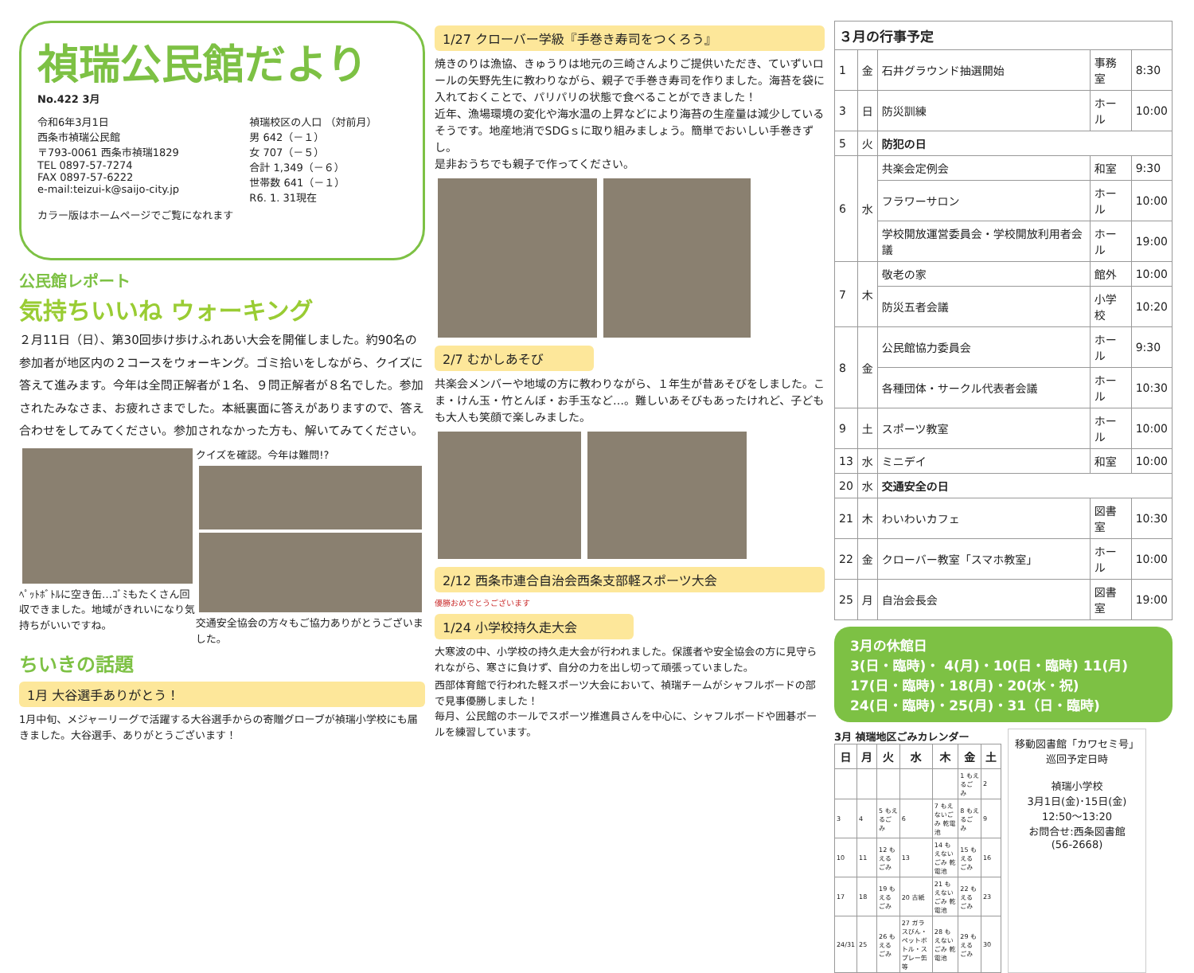禎瑞公民館だより No.422 3月
令和6年3月1日
西条市禎瑞公民館
〒793-0061 西条市禎瑞1829
TEL 0897-57-7274
FAX 0897-57-6222
e-mail:teizui-k@saijo-city.jp
カラー版はホームページでご覧になれます
禎瑞校区の人口 （対前月）
男 642（－１）
女 707（－５）
合計 1,349（－６）
世帯数 641（－１）
R6. 1. 31現在
公民館レポート
気持ちいいね ウォーキング
２月11日（日）、第30回歩け歩けふれあい大会を開催しました。約90名の参加者が地区内の２コースをウォーキング。ゴミ拾いをしながら、クイズに答えて進みます。今年は全問正解者が１名、９問正解者が８名でした。参加されたみなさま、お疲れさまでした。本紙裏面に答えがありますので、答え合わせをしてみてください。参加されなかった方も、解いてみてください。
ﾍﾟｯﾄﾎﾞﾄﾙに空き缶…ｺﾞﾐもたくさん回収できました。地域がきれいになり気持ちがいいですね。
クイズを確認。今年は難問!?
交通安全協会の方々もご協力ありがとうございました。
ちいきの話題
1月 大谷選手ありがとう！
1月中旬、メジャーリーグで活躍する大谷選手からの寄贈グローブが禎瑞小学校にも届きました。大谷選手、ありがとうございます！
1/27 クローバー学級『手巻き寿司をつくろう』
焼きのりは漁協、きゅうりは地元の三崎さんよりご提供いただき、ていずいロールの矢野先生に教わりながら、親子で手巻き寿司を作りました。海苔を袋に入れておくことで、パリパリの状態で食べることができました！
近年、漁場環境の変化や海水温の上昇などにより海苔の生産量は減少しているそうです。地産地消でSDGｓに取り組みましょう。簡単でおいしい手巻きずし。
是非おうちでも親子で作ってください。
2/7 むかしあそび
共楽会メンバーや地域の方に教わりながら、１年生が昔あそびをしました。こま・けん玉・竹とんぼ・お手玉など…。難しいあそびもあったけれど、子どもも大人も笑顔で楽しみました。
2/12 西条市連合自治会西条支部軽スポーツ大会
優勝おめでとうございます
1/24 小学校持久走大会
大寒波の中、小学校の持久走大会が行われました。保護者や安全協会の方に見守られながら、寒さに負けず、自分の力を出し切って頑張っていました。
西部体育館で行われた軽スポーツ大会において、禎瑞チームがシャフルボードの部で見事優勝しました！
毎月、公民館のホールでスポーツ推進員さんを中心に、シャフルボードや囲碁ボールを練習しています。
| ３月の行事予定 | | | | |
| --- | --- | --- | --- | --- |
| 1 | 金 | 石井グラウンド抽選開始 | 事務室 | 8:30 |
| 3 | 日 | 防災訓練 | ホール | 10:00 |
| 5 | 火 | 防犯の日 | | |
| 6 | 水 | 共楽会定例会 | 和室 | 9:30 |
| | | フラワーサロン | ホール | 10:00 |
| | | 学校開放運営委員会・学校開放利用者会議 | ホール | 19:00 |
| 7 | 木 | 敬老の家 | 館外 | 10:00 |
| | | 防災五者会議 | 小学校 | 10:20 |
| 8 | 金 | 公民館協力委員会 | ホール | 9:30 |
| | | 各種団体・サークル代表者会議 | ホール | 10:30 |
| 9 | 土 | スポーツ教室 | ホール | 10:00 |
| 13 | 水 | ミニデイ | 和室 | 10:00 |
| 20 | 水 | 交通安全の日 | | |
| 21 | 木 | わいわいカフェ | 図書室 | 10:30 |
| 22 | 金 | クローバー教室「スマホ教室」 | ホール | 10:00 |
| 25 | 月 | 自治会長会 | 図書室 | 19:00 |
3月の休館日
3(日・臨時)・ 4(月)・10(日・臨時) 11(月)
17(日・臨時)・18(月)・20(水・祝)
24(日・臨時)・25(月)・31（日・臨時)
3月 禎瑞地区ごみカレンダー
| 日 | 月 | 火 | 水 | 木 | 金 | 土 |
| --- | --- | --- | --- | --- | --- | --- |
| | | | | | 1 もえるごみ | 2 |
| 3 | 4 | 5 もえるごみ | 6 | 7 もえないごみ 乾電池 | 8 もえるごみ | 9 |
| 10 | 11 | 12 もえるごみ | 13 | 14 もえないごみ 乾電池 | 15 もえるごみ | 16 |
| 17 | 18 | 19 もえるごみ | 20 古紙 | 21 もえないごみ 乾電池 | 22 もえるごみ | 23 |
| 24/31 | 25 | 26 もえるごみ | 27 ガラスびん・ペットボトル・スプレー缶等 | 28 もえないごみ 乾電池 | 29 もえるごみ | 30 |
移動図書館「カワセミ号」
巡回予定日時
禎瑞小学校
3月1日(金)･15日(金)
12:50～13:20
お問合せ:西条図書館
(56-2668)